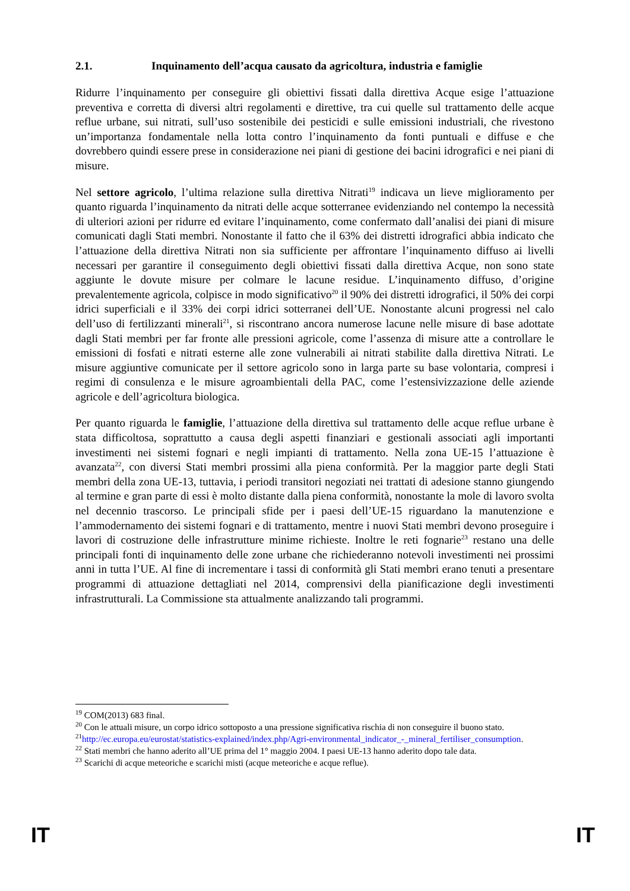2.1. Inquinamento dell’acqua causato da agricoltura, industria e famiglie
Ridurre l’inquinamento per conseguire gli obiettivi fissati dalla direttiva Acque esige l’attuazione preventiva e corretta di diversi altri regolamenti e direttive, tra cui quelle sul trattamento delle acque reflue urbane, sui nitrati, sull’uso sostenibile dei pesticidi e sulle emissioni industriali, che rivestono un’importanza fondamentale nella lotta contro l’inquinamento da fonti puntuali e diffuse e che dovrebbero quindi essere prese in considerazione nei piani di gestione dei bacini idrografici e nei piani di misure.
Nel settore agricolo, l’ultima relazione sulla direttiva Nitrati<sup>19</sup> indicava un lieve miglioramento per quanto riguarda l’inquinamento da nitrati delle acque sotterranee evidenziando nel contempo la necessità di ulteriori azioni per ridurre ed evitare l’inquinamento, come confermato dall’analisi dei piani di misure comunicati dagli Stati membri. Nonostante il fatto che il 63% dei distretti idrografici abbia indicato che l’attuazione della direttiva Nitrati non sia sufficiente per affrontare l’inquinamento diffuso ai livelli necessari per garantire il conseguimento degli obiettivi fissati dalla direttiva Acque, non sono state aggiunte le dovute misure per colmare le lacune residue. L’inquinamento diffuso, d’origine prevalentemente agricola, colpisce in modo significativo<sup>20</sup> il 90% dei distretti idrografici, il 50% dei corpi idrici superficiali e il 33% dei corpi idrici sotterranei dell’UE. Nonostante alcuni progressi nel calo dell’uso di fertilizzanti minerali<sup>21</sup>, si riscontrano ancora numerose lacune nelle misure di base adottate dagli Stati membri per far fronte alle pressioni agricole, come l’assenza di misure atte a controllare le emissioni di fosfati e nitrati esterne alle zone vulnerabili ai nitrati stabilite dalla direttiva Nitrati. Le misure aggiuntive comunicate per il settore agricolo sono in larga parte su base volontaria, compresi i regimi di consulenza e le misure agroambientali della PAC, come l’estensivizzazione delle aziende agricole e dell’agricoltura biologica.
Per quanto riguarda le famiglie, l’attuazione della direttiva sul trattamento delle acque reflue urbane è stata difficoltosa, soprattutto a causa degli aspetti finanziari e gestionali associati agli importanti investimenti nei sistemi fognari e negli impianti di trattamento. Nella zona UE-15 l’attuazione è avanzata<sup>22</sup>, con diversi Stati membri prossimi alla piena conformità. Per la maggior parte degli Stati membri della zona UE-13, tuttavia, i periodi transitori negoziati nei trattati di adesione stanno giungendo al termine e gran parte di essi è molto distante dalla piena conformità, nonostante la mole di lavoro svolta nel decennio trascorso. Le principali sfide per i paesi dell’UE-15 riguardano la manutenzione e l’ammodernamento dei sistemi fognari e di trattamento, mentre i nuovi Stati membri devono proseguire i lavori di costruzione delle infrastrutture minime richieste. Inoltre le reti fognarie<sup>23</sup> restano una delle principali fonti di inquinamento delle zone urbane che richiederanno notevoli investimenti nei prossimi anni in tutta l’UE. Al fine di incrementare i tassi di conformità gli Stati membri erano tenuti a presentare programmi di attuazione dettagliati nel 2014, comprensivi della pianificazione degli investimenti infrastrutturali. La Commissione sta attualmente analizzando tali programmi.
<sup>19</sup> COM(2013) 683 final.
<sup>20</sup> Con le attuali misure, un corpo idrico sottoposto a una pressione significativa rischia di non conseguire il buono stato.
<sup>21</sup> http://ec.europa.eu/eurostat/statistics-explained/index.php/Agri-environmental_indicator_-_mineral_fertiliser_consumption.
<sup>22</sup> Stati membri che hanno aderito all’UE prima del 1° maggio 2004. I paesi UE-13 hanno aderito dopo tale data.
<sup>23</sup> Scarichi di acque meteoriche e scarichi misti (acque meteoriche e acque reflue).
IT IT